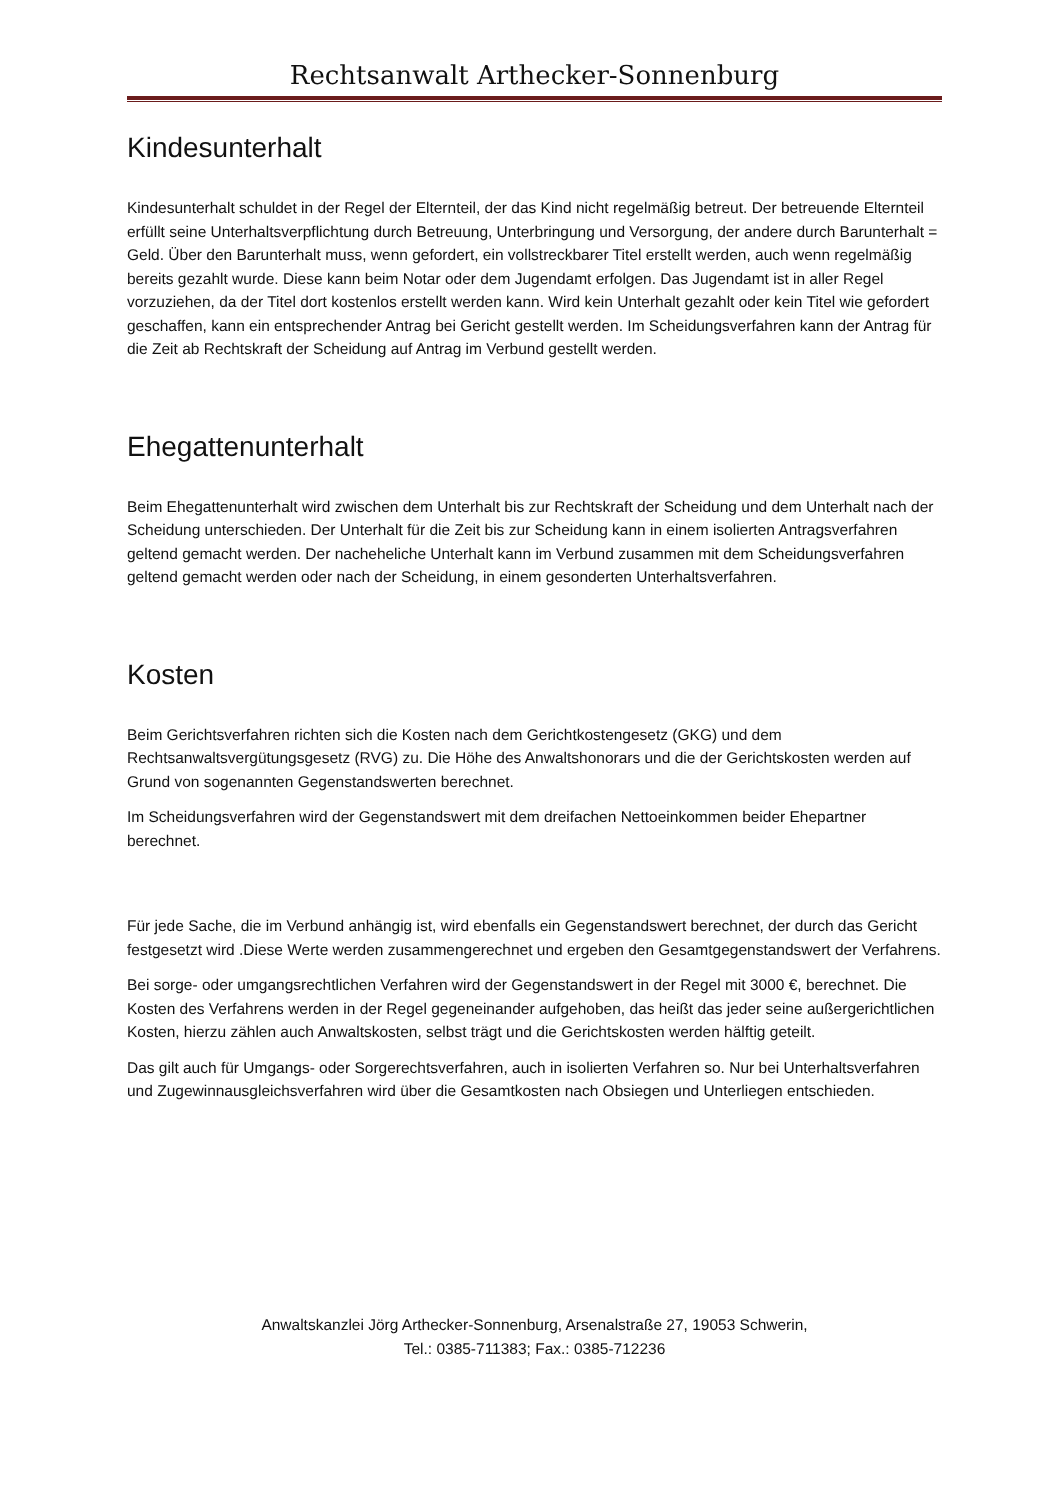Rechtsanwalt Arthecker-Sonnenburg
Kindesunterhalt
Kindesunterhalt schuldet in der Regel der Elternteil, der das Kind nicht regelmäßig betreut. Der betreuende Elternteil erfüllt seine Unterhaltsverpflichtung durch Betreuung, Unterbringung und Versorgung, der andere durch Barunterhalt = Geld. Über den Barunterhalt muss, wenn gefordert, ein vollstreckbarer Titel erstellt werden, auch wenn regelmäßig bereits gezahlt wurde. Diese kann beim Notar oder dem Jugendamt erfolgen. Das Jugendamt ist in aller Regel vorzuziehen, da der Titel dort kostenlos erstellt werden kann. Wird kein Unterhalt gezahlt oder kein Titel wie gefordert geschaffen, kann ein entsprechender Antrag bei Gericht gestellt werden. Im Scheidungsverfahren kann der Antrag für die Zeit ab Rechtskraft der Scheidung auf Antrag im Verbund gestellt werden.
Ehegattenunterhalt
Beim Ehegattenunterhalt wird zwischen dem Unterhalt bis zur Rechtskraft der Scheidung und dem Unterhalt nach der Scheidung unterschieden. Der Unterhalt für die Zeit bis zur Scheidung kann in einem isolierten Antragsverfahren geltend gemacht werden. Der nacheheliche Unterhalt kann im Verbund zusammen mit dem Scheidungsverfahren geltend gemacht werden oder nach der Scheidung, in einem gesonderten Unterhaltsverfahren.
Kosten
Beim Gerichtsverfahren richten sich die Kosten nach dem Gerichtkostengesetz (GKG) und dem Rechtsanwaltsvergütungsgesetz (RVG) zu. Die Höhe des Anwaltshonorars und die der Gerichtskosten werden auf Grund von sogenannten Gegenstandswerten berechnet.
Im Scheidungsverfahren wird der Gegenstandswert mit dem dreifachen Nettoeinkommen beider Ehepartner berechnet.
Für jede Sache, die im Verbund anhängig ist, wird ebenfalls ein Gegenstandswert berechnet, der durch das Gericht festgesetzt wird .Diese Werte werden zusammengerechnet und ergeben den Gesamtgegenstandswert der Verfahrens.
Bei sorge- oder umgangsrechtlichen Verfahren wird der Gegenstandswert in der Regel mit 3000 €, berechnet. Die Kosten des Verfahrens werden in der Regel gegeneinander aufgehoben, das heißt das jeder seine außergerichtlichen Kosten, hierzu zählen auch Anwaltskosten, selbst trägt und die Gerichtskosten werden hälftig geteilt.
Das gilt auch für Umgangs- oder Sorgerechtsverfahren, auch in isolierten Verfahren so. Nur bei Unterhaltsverfahren und Zugewinnausgleichsverfahren wird über die Gesamtkosten nach Obsiegen und Unterliegen entschieden.
Anwaltskanzlei Jörg Arthecker-Sonnenburg, Arsenalstraße 27, 19053 Schwerin,
Tel.: 0385-711383; Fax.: 0385-712236